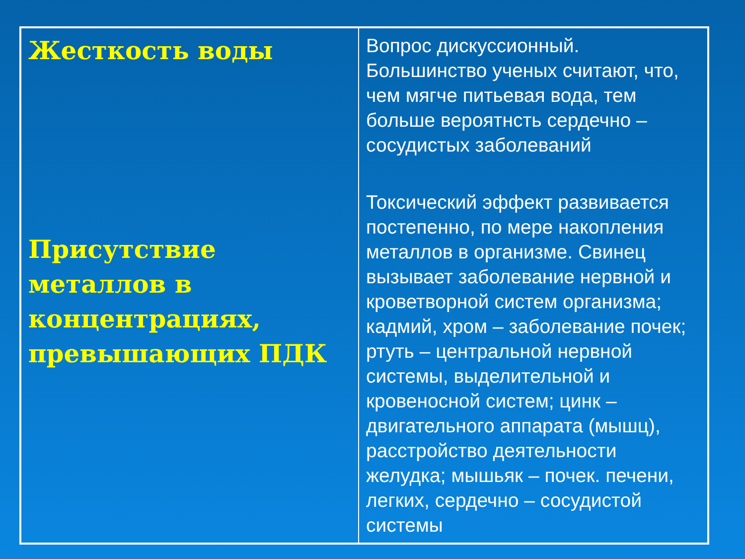| Жесткость воды Присутствие металлов в концентрациях, превышающих ПДК | Вопрос дискуссионный. Большинство ученых считают, что, чем мягче питьевая вода, тем больше вероятнсть сердечно – сосудистых заболеваний Токсический эффект развивается постепенно, по мере накопления металлов в организме. Свинец вызывает заболевание нервной и кроветворной систем организма; кадмий, хром – заболевание почек; ртуть – центральной нервной системы, выделительной и кровеносной систем; цинк – двигательного аппарата (мышц), расстройство деятельности желудка; мышьяк – почек. печени, легких, сердечно – сосудистой системы |